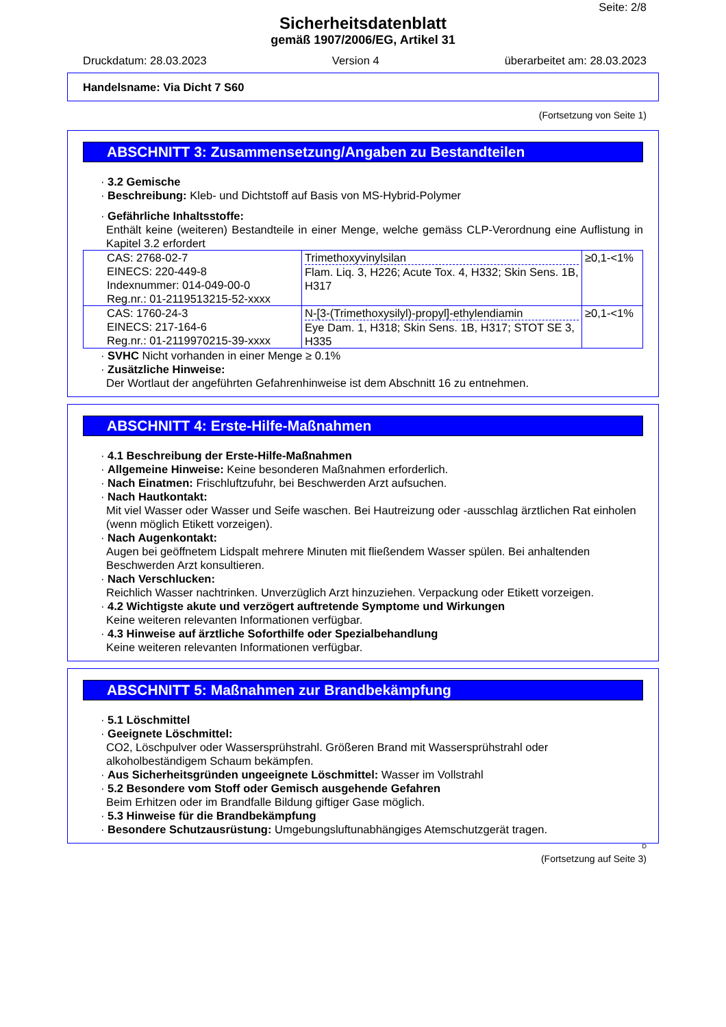Seite: 2/8
Sicherheitsdatenblatt
gemäß 1907/2006/EG, Artikel 31
Druckdatum: 28.03.2023 Version 4 überarbeitet am: 28.03.2023
Handelsname: Via Dicht 7 S60
(Fortsetzung von Seite 1)
ABSCHNITT 3: Zusammensetzung/Angaben zu Bestandteilen
· 3.2 Gemische
· Beschreibung: Kleb- und Dichtstoff auf Basis von MS-Hybrid-Polymer
· Gefährliche Inhaltsstoffe:
Enthält keine (weiteren) Bestandteile in einer Menge, welche gemäss CLP-Verordnung eine Auflistung in Kapitel 3.2 erfordert
| CAS: 2768-02-7 EINECS: 220-449-8 Indexnummer: 014-049-00-0 Reg.nr.: 01-2119513215-52-xxxx | Trimethoxyvinylsilan Flam. Liq. 3, H226; Acute Tox. 4, H332; Skin Sens. 1B, H317 | ≥0,1-<1% |
| CAS: 1760-24-3 EINECS: 217-164-6 Reg.nr.: 01-2119970215-39-xxxx | N-[3-(Trimethoxysilyl)-propyl]-ethylendiamin Eye Dam. 1, H318; Skin Sens. 1B, H317; STOT SE 3, H335 | ≥0,1-<1% |
· SVHC Nicht vorhanden in einer Menge ≥ 0.1%
· Zusätzliche Hinweise:
Der Wortlaut der angeführten Gefahrenhinweise ist dem Abschnitt 16 zu entnehmen.
ABSCHNITT 4: Erste-Hilfe-Maßnahmen
· 4.1 Beschreibung der Erste-Hilfe-Maßnahmen
· Allgemeine Hinweise: Keine besonderen Maßnahmen erforderlich.
· Nach Einatmen: Frischluftzufuhr, bei Beschwerden Arzt aufsuchen.
· Nach Hautkontakt:
Mit viel Wasser oder Wasser und Seife waschen. Bei Hautreizung oder -ausschlag ärztlichen Rat einholen (wenn möglich Etikett vorzeigen).
· Nach Augenkontakt:
Augen bei geöffnetem Lidspalt mehrere Minuten mit fließendem Wasser spülen. Bei anhaltenden Beschwerden Arzt konsultieren.
· Nach Verschlucken:
Reichlich Wasser nachtrinken. Unverzüglich Arzt hinzuziehen. Verpackung oder Etikett vorzeigen.
· 4.2 Wichtigste akute und verzögert auftretende Symptome und Wirkungen
Keine weiteren relevanten Informationen verfügbar.
· 4.3 Hinweise auf ärztliche Soforthilfe oder Spezialbehandlung
Keine weiteren relevanten Informationen verfügbar.
ABSCHNITT 5: Maßnahmen zur Brandbekämpfung
· 5.1 Löschmittel
· Geeignete Löschmittel:
CO2, Löschpulver oder Wassersprühstrahl. Größeren Brand mit Wassersprühstrahl oder alkoholbeständigem Schaum bekämpfen.
· Aus Sicherheitsgründen ungeeignete Löschmittel: Wasser im Vollstrahl
· 5.2 Besondere vom Stoff oder Gemisch ausgehende Gefahren
Beim Erhitzen oder im Brandfalle Bildung giftiger Gase möglich.
· 5.3 Hinweise für die Brandbekämpfung
· Besondere Schutzausrüstung: Umgebungsluftunabhängiges Atemschutzgerät tragen.
D
(Fortsetzung auf Seite 3)